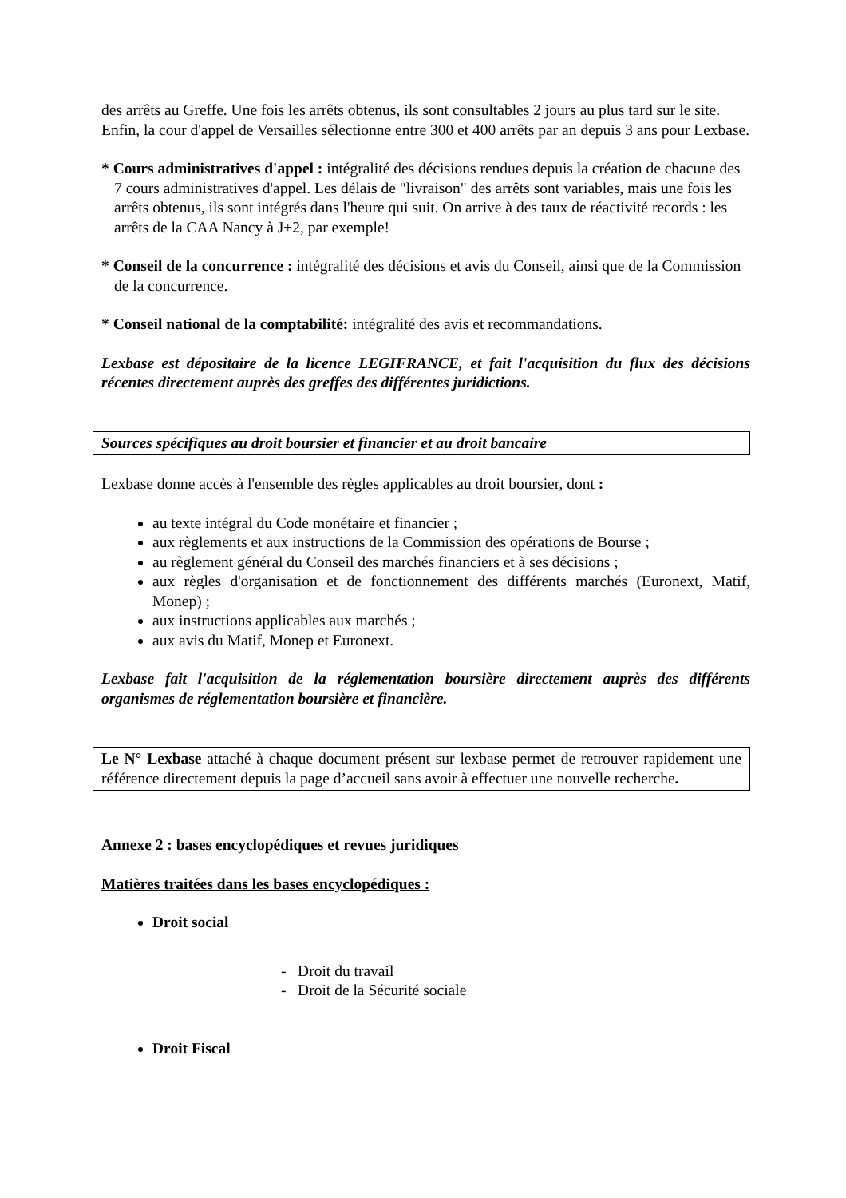des arrêts au Greffe. Une fois les arrêts obtenus, ils sont consultables 2 jours au plus tard sur le site.
Enfin, la cour d'appel de Versailles sélectionne entre 300 et 400 arrêts par an depuis 3 ans pour Lexbase.
* Cours administratives d'appel : intégralité des décisions rendues depuis la création de chacune des 7 cours administratives d'appel. Les délais de "livraison" des arrêts sont variables, mais une fois les arrêts obtenus, ils sont intégrés dans l'heure qui suit. On arrive à des taux de réactivité records : les arrêts de la CAA Nancy à J+2, par exemple!
* Conseil de la concurrence : intégralité des décisions et avis du Conseil, ainsi que de la Commission de la concurrence.
* Conseil national de la comptabilité: intégralité des avis et recommandations.
Lexbase est dépositaire de la licence LEGIFRANCE, et fait l'acquisition du flux des décisions récentes directement auprès des greffes des différentes juridictions.
Sources spécifiques au droit boursier et financier et au droit bancaire
Lexbase donne accès à l'ensemble des règles applicables au droit boursier, dont :
au texte intégral du Code monétaire et financier ;
aux règlements et aux instructions de la Commission des opérations de Bourse ;
au règlement général du Conseil des marchés financiers et à ses décisions ;
aux règles d'organisation et de fonctionnement des différents marchés (Euronext, Matif, Monep) ;
aux instructions applicables aux marchés ;
aux avis du Matif, Monep et Euronext.
Lexbase fait l'acquisition de la réglementation boursière directement auprès des différents organismes de réglementation boursière et financière.
Le N° Lexbase attaché à chaque document présent sur lexbase permet de retrouver rapidement une référence directement depuis la page d’accueil sans avoir à effectuer une nouvelle recherche.
Annexe 2 : bases encyclopédiques et revues juridiques
Matières traitées dans les bases encyclopédiques :
Droit social
- Droit du travail
- Droit de la Sécurité sociale
Droit Fiscal